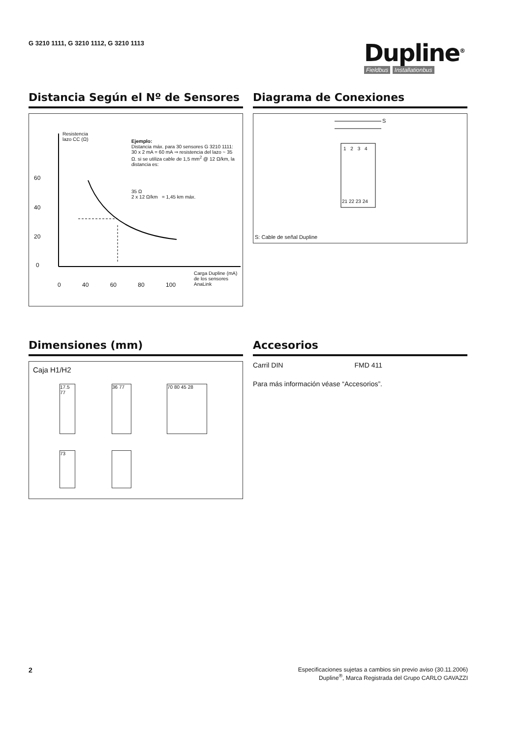G 3210 1111, G 3210 1112, G 3210 1113
Dupline<sup>®</sup>
Fieldbus Installationbus
Distancia Según el Nº de Sensores
Resistencia
lazo CC (Ω)
Ejemplo:
Distancia máx. para 30 sensores G 3210 1111: 30 x 2 mA = 60 mA ⇒ resistencia del lazo ~ 35 Ω. si se utiliza cable de 1,5 mm<sup>2</sup> @ 12 Ω/km, la distancia es:
35 Ω
2 x 12 Ω/km = 1,45 km máx.
60
40
20
0
0 40 60 80 100
Carga Dupline (mA)
de los sensores
AnaLink
Diagrama de Conexiones
S
1 2 3 4
21 22 23 24
S: Cable de señal Dupline
Dimensiones (mm)
Caja H1/H2
17.5 77
36 77 70 80 45 28
73
Accesorios
Carril DIN FMD 411
Para más información véase “Accesorios”.
2
Especificaciones sujetas a cambios sin previo aviso (30.11.2006)
Dupline<sup>®</sup>, Marca Registrada del Grupo CARLO GAVAZZI